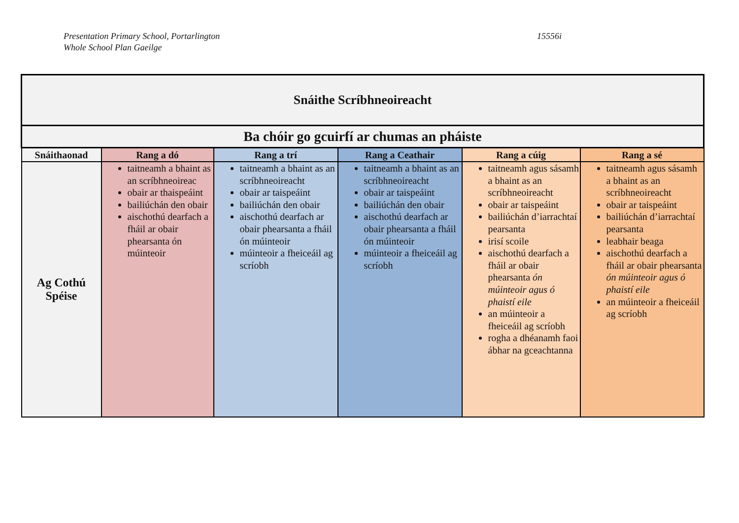Presentation Primary School, Portarlington
Whole School Plan Gaeilge
15556i
| Snáithe Scríbhneoireacht | | | | | |
| Ba chóir go gcuirfí ar chumas an pháiste | | | | | |
| Snáithaonad | Rang a dó | Rang a trí | Rang a Ceathair | Rang a cúig | Rang a sé |
| Ag Cothú Spéise | taitneamh a bhaint as an scríbhneoireac obair ar thaispeáint bailiúchán den obair aischothú dearfach a fháil ar obair phearsanta ón múinteoir | taitneamh a bhaint as an scríbhneoireacht obair ar taispeáint bailiúchán den obair aischothú dearfach ar obair phearsanta a fháil ón múinteoir múinteoir a fheiceáil ag scríobh | taitneamh a bhaint as an scríbhneoireacht obair ar taispeáint bailiúchán den obair aischothú dearfach ar obair phearsanta a fháil ón múinteoir múinteoir a fheiceáil ag scríobh | taitneamh agus sásamh a bhaint as an scríbhneoireacht obair ar taispeáint bailiúchán d’iarrachtaí pearsanta irisí scoile aischothú dearfach a fháil ar obair phearsanta ón múinteoir agus ó phaistí eile an múinteoir a fheiceáil ag scríobh rogha a dhéanamh faoi ábhar na gceachtanna | taitneamh agus sásamh a bhaint as an scríbhneoireacht obair ar taispeáint bailiúchán d’iarrachtaí pearsanta leabhair beaga aischothú dearfach a fháil ar obair phearsanta ón múinteoir agus ó phaistí eile an múinteoir a fheiceáil ag scríobh |